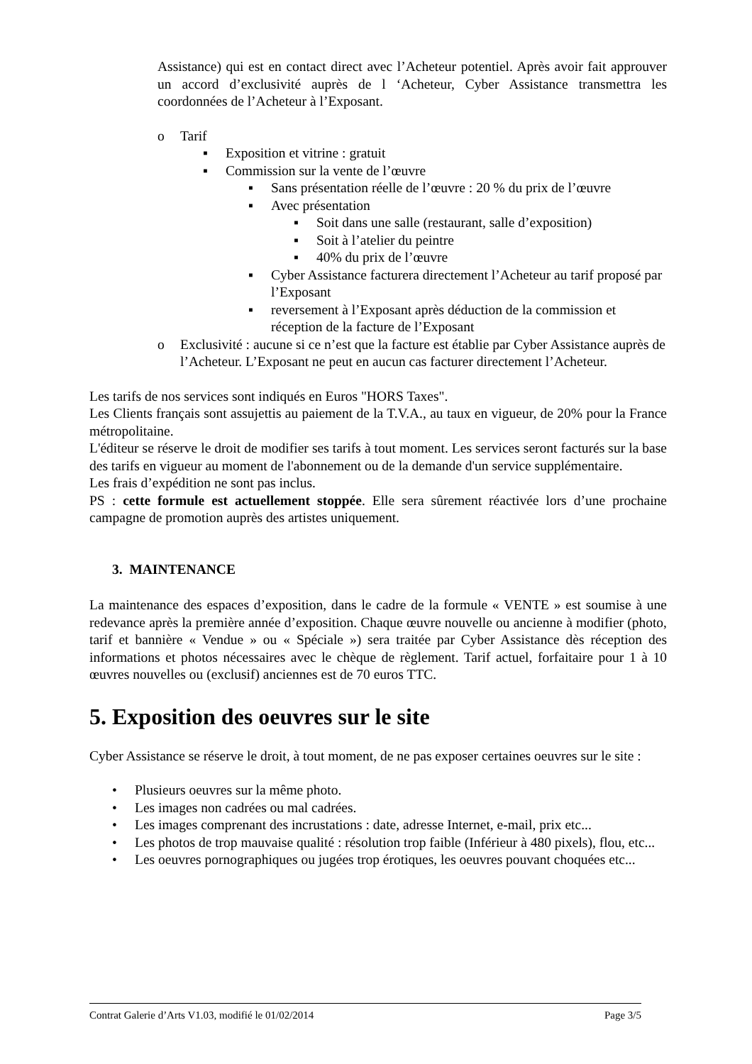Assistance) qui est en contact direct avec l’Acheteur potentiel. Après avoir fait approuver un accord d’exclusivité auprès de l ‘Acheteur, Cyber Assistance transmettra les coordonnées de l’Acheteur à l’Exposant.
o Tarif
▪ Exposition et vitrine : gratuit
▪ Commission sur la vente de l’œuvre
▪ Sans présentation réelle de l’œuvre : 20 % du prix de l’œuvre
▪ Avec présentation
▪ Soit dans une salle (restaurant, salle d’exposition)
▪ Soit à l’atelier du peintre
▪ 40% du prix de l’œuvre
▪ Cyber Assistance facturera directement l’Acheteur au tarif proposé par l’Exposant
▪ reversement à l’Exposant après déduction de la commission et réception de la facture de l’Exposant
o Exclusivité : aucune si ce n’est que la facture est établie par Cyber Assistance auprès de l’Acheteur. L’Exposant ne peut en aucun cas facturer directement l’Acheteur.
Les tarifs de nos services sont indiqués en Euros "HORS Taxes".
Les Clients français sont assujettis au paiement de la T.V.A., au taux en vigueur, de 20% pour la France métropolitaine.
L'éditeur se réserve le droit de modifier ses tarifs à tout moment. Les services seront facturés sur la base des tarifs en vigueur au moment de l'abonnement ou de la demande d'un service supplémentaire.
Les frais d’expédition ne sont pas inclus.
PS : cette formule est actuellement stoppée. Elle sera sûrement réactivée lors d’une prochaine campagne de promotion auprès des artistes uniquement.
3. MAINTENANCE
La maintenance des espaces d’exposition, dans le cadre de la formule « VENTE » est soumise à une redevance après la première année d’exposition. Chaque œuvre nouvelle ou ancienne à modifier (photo, tarif et bannière « Vendue » ou « Spéciale ») sera traitée par Cyber Assistance dès réception des informations et photos nécessaires avec le chèque de règlement. Tarif actuel, forfaitaire pour 1 à 10 œuvres nouvelles ou (exclusif) anciennes est de 70 euros TTC.
5. Exposition des oeuvres sur le site
Cyber Assistance se réserve le droit, à tout moment, de ne pas exposer certaines oeuvres sur le site :
• Plusieurs oeuvres sur la même photo.
• Les images non cadrées ou mal cadrées.
• Les images comprenant des incrustations : date, adresse Internet, e-mail, prix etc...
• Les photos de trop mauvaise qualité : résolution trop faible (Inférieur à 480 pixels), flou, etc...
• Les oeuvres pornographiques ou jugées trop érotiques, les oeuvres pouvant choquées etc...
Contrat Galerie d’Arts V1.03, modifié le 01/02/2014 Page 3/5